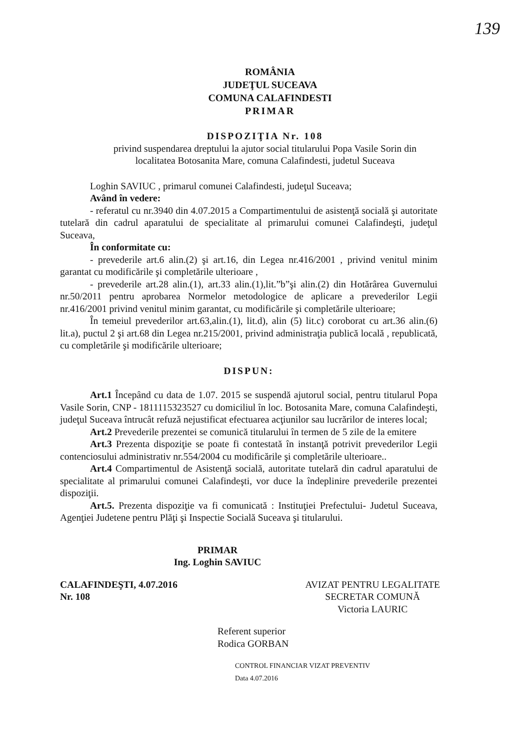139
ROMÂNIA
JUDEŢUL SUCEAVA
COMUNA CALAFINDESTI
PRIMAR
DISPOZIŢIA Nr. 108
privind suspendarea dreptului la ajutor social titularului Popa Vasile Sorin din
localitatea Botosanita Mare, comuna Calafindesti, judetul Suceava
Loghin SAVIUC , primarul comunei Calafindesti, judeţul Suceava;
Având în vedere:
- referatul cu nr.3940 din 4.07.2015 a Compartimentului de asistenţă socială şi autoritate tutelară din cadrul aparatului de specialitate al primarului comunei Calafindeşti, judeţul Suceava,
În conformitate cu:
- prevederile art.6 alin.(2) şi art.16, din Legea nr.416/2001 , privind venitul minim garantat cu modificările şi completările ulterioare ,
- prevederile art.28 alin.(1), art.33 alin.(1),lit.”b”şi alin.(2) din Hotărârea Guvernului nr.50/2011 pentru aprobarea Normelor metodologice de aplicare a prevederilor Legii nr.416/2001 privind venitul minim garantat, cu modificările şi completările ulterioare;
În temeiul prevederilor art.63,alin.(1), lit.d), alin (5) lit.c) coroborat cu art.36 alin.(6) lit.a), puctul 2 şi art.68 din Legea nr.215/2001, privind administraţia publică locală , republicată, cu completările şi modificările ulterioare;
DISPUN:
Art.1 Începând cu data de 1.07. 2015 se suspendă ajutorul social, pentru titularul Popa Vasile Sorin, CNP - 1811115323527 cu domiciliul în loc. Botosanita Mare, comuna Calafindeşti, judeţul Suceava întrucât refuză nejustificat efectuarea acţiunilor sau lucrărilor de interes local;
Art.2 Prevederile prezentei se comunică titularului în termen de 5 zile de la emitere
Art.3 Prezenta dispoziţie se poate fi contestată în instanţă potrivit prevederilor Legii contenciosului administrativ nr.554/2004 cu modificările şi completările ulterioare..
Art.4 Compartimentul de Asistenţă socială, autoritate tutelară din cadrul aparatului de specialitate al primarului comunei Calafindeşti, vor duce la îndeplinire prevederile prezentei dispoziţii.
Art.5. Prezenta dispoziţie va fi comunicată : Instituţiei Prefectului- Judetul Suceava, Agenţiei Judetene pentru Plăţi şi Inspectie Socială Suceava şi titularului.
PRIMAR
Ing. Loghin SAVIUC
CALAFINDEŞTI, 4.07.2016
Nr. 108
AVIZAT PENTRU LEGALITATE
SECRETAR COMUNĂ
Victoria LAURIC
Referent superior
Rodica GORBAN
CONTROL FINANCIAR VIZAT PREVENTIV
Data 4.07.2016